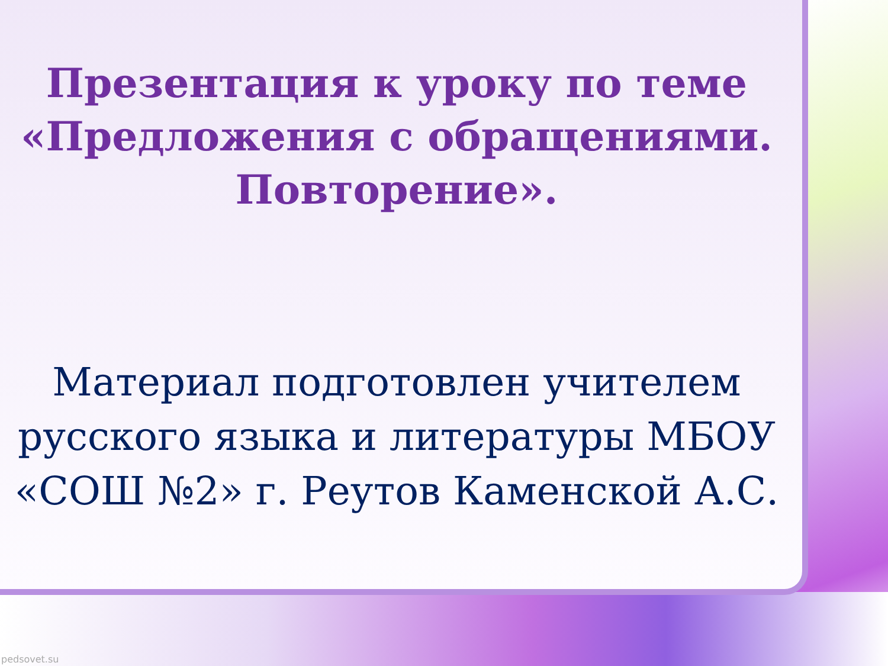Презентация к уроку по теме «Предложения с обращениями. Повторение».
Материал подготовлен учителем русского языка и литературы МБОУ «СОШ №2» г. Реутов Каменской А.С.
pedsovet.su